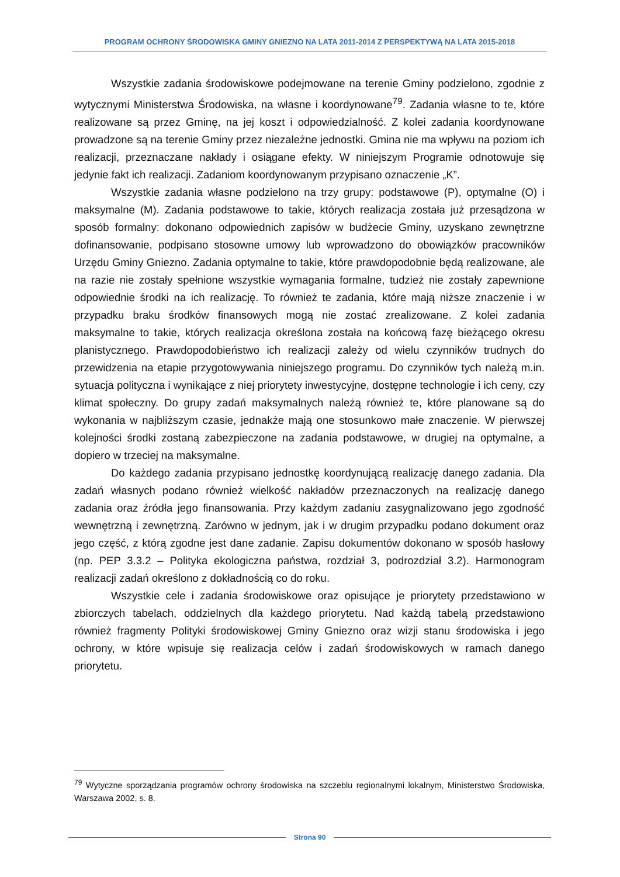PROGRAM OCHRONY ŚRODOWISKA GMINY GNIEZNO NA LATA 2011-2014 Z PERSPEKTYWĄ NA LATA 2015-2018
Wszystkie zadania środowiskowe podejmowane na terenie Gminy podzielono, zgodnie z wytycznymi Ministerstwa Środowiska, na własne i koordynowane<sup>79</sup>. Zadania własne to te, które realizowane są przez Gminę, na jej koszt i odpowiedzialność. Z kolei zadania koordynowane prowadzone są na terenie Gminy przez niezależne jednostki. Gmina nie ma wpływu na poziom ich realizacji, przeznaczane nakłady i osiągane efekty. W niniejszym Programie odnotowuje się jedynie fakt ich realizacji. Zadaniom koordynowanym przypisano oznaczenie „K”.
Wszystkie zadania własne podzielono na trzy grupy: podstawowe (P), optymalne (O) i maksymalne (M). Zadania podstawowe to takie, których realizacja została już przesądzona w sposób formalny: dokonano odpowiednich zapisów w budżecie Gminy, uzyskano zewnętrzne dofinansowanie, podpisano stosowne umowy lub wprowadzono do obowiązków pracowników Urzędu Gminy Gniezno. Zadania optymalne to takie, które prawdopodobnie będą realizowane, ale na razie nie zostały spełnione wszystkie wymagania formalne, tudzież nie zostały zapewnione odpowiednie środki na ich realizację. To również te zadania, które mają niższe znaczenie i w przypadku braku środków finansowych mogą nie zostać zrealizowane. Z kolei zadania maksymalne to takie, których realizacja określona została na końcową fazę bieżącego okresu planistycznego. Prawdopodobieństwo ich realizacji zależy od wielu czynników trudnych do przewidzenia na etapie przygotowywania niniejszego programu. Do czynników tych należą m.in. sytuacja polityczna i wynikające z niej priorytety inwestycyjne, dostępne technologie i ich ceny, czy klimat społeczny. Do grupy zadań maksymalnych należą również te, które planowane są do wykonania w najbliższym czasie, jednakże mają one stosunkowo małe znaczenie. W pierwszej kolejności środki zostaną zabezpieczone na zadania podstawowe, w drugiej na optymalne, a dopiero w trzeciej na maksymalne.
Do każdego zadania przypisano jednostkę koordynującą realizację danego zadania. Dla zadań własnych podano również wielkość nakładów przeznaczonych na realizację danego zadania oraz źródła jego finansowania. Przy każdym zadaniu zasygnalizowano jego zgodność wewnętrzną i zewnętrzną. Zarówno w jednym, jak i w drugim przypadku podano dokument oraz jego część, z którą zgodne jest dane zadanie. Zapisu dokumentów dokonano w sposób hasłowy (np. PEP 3.3.2 – Polityka ekologiczna państwa, rozdział 3, podrozdział 3.2). Harmonogram realizacji zadań określono z dokładnością co do roku.
Wszystkie cele i zadania środowiskowe oraz opisujące je priorytety przedstawiono w zbiorczych tabelach, oddzielnych dla każdego priorytetu. Nad każdą tabelą przedstawiono również fragmenty Polityki środowiskowej Gminy Gniezno oraz wizji stanu środowiska i jego ochrony, w które wpisuje się realizacja celów i zadań środowiskowych w ramach danego priorytetu.
<sup>79</sup> Wytyczne sporządzania programów ochrony środowiska na szczeblu regionalnymi lokalnym, Ministerstwo Środowiska, Warszawa 2002, s. 8.
Strona 90